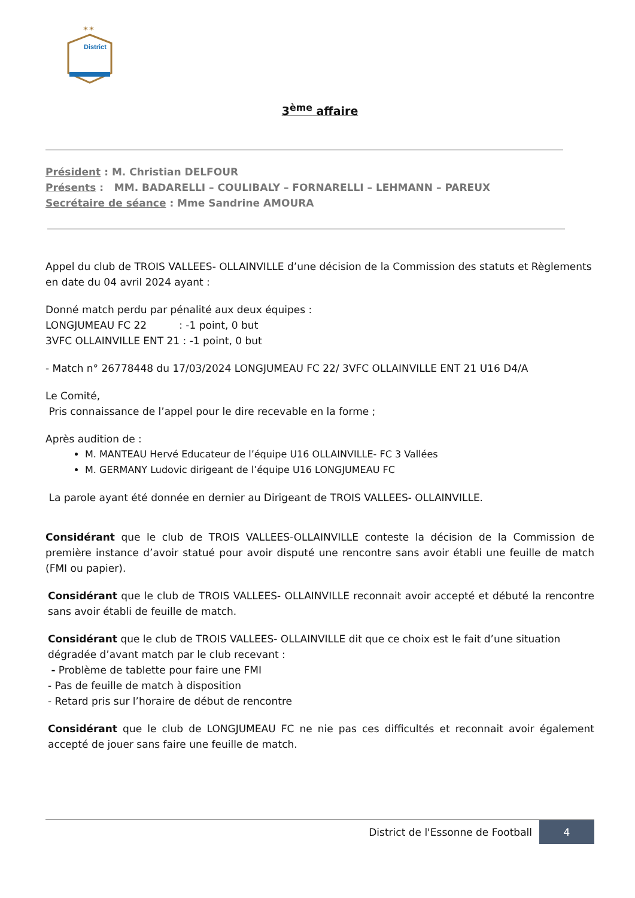✶✶
District
3<sup>ème</sup> affaire
Président : M. Christian DELFOUR
Présents : MM. BADARELLI – COULIBALY – FORNARELLI – LEHMANN – PAREUX
Secrétaire de séance : Mme Sandrine AMOURA
Appel du club de TROIS VALLEES- OLLAINVILLE d’une décision de la Commission des statuts et Règlements en date du 04 avril 2024 ayant :
Donné match perdu par pénalité aux deux équipes :
LONGJUMEAU FC 22 : -1 point, 0 but
3VFC OLLAINVILLE ENT 21 : -1 point, 0 but
- Match n° 26778448 du 17/03/2024 LONGJUMEAU FC 22/ 3VFC OLLAINVILLE ENT 21 U16 D4/A
Le Comité,
Pris connaissance de l’appel pour le dire recevable en la forme ;
Après audition de :
M. MANTEAU Hervé Educateur de l’équipe U16 OLLAINVILLE- FC 3 Vallées
M. GERMANY Ludovic dirigeant de l’équipe U16 LONGJUMEAU FC
La parole ayant été donnée en dernier au Dirigeant de TROIS VALLEES- OLLAINVILLE.
Considérant que le club de TROIS VALLEES-OLLAINVILLE conteste la décision de la Commission de première instance d’avoir statué pour avoir disputé une rencontre sans avoir établi une feuille de match (FMI ou papier).
Considérant que le club de TROIS VALLEES- OLLAINVILLE reconnait avoir accepté et débuté la rencontre sans avoir établi de feuille de match.
Considérant que le club de TROIS VALLEES- OLLAINVILLE dit que ce choix est le fait d’une situation dégradée d’avant match par le club recevant :
- Problème de tablette pour faire une FMI
- Pas de feuille de match à disposition
- Retard pris sur l’horaire de début de rencontre
Considérant que le club de LONGJUMEAU FC ne nie pas ces difficultés et reconnait avoir également accepté de jouer sans faire une feuille de match.
District de l'Essonne de Football 4